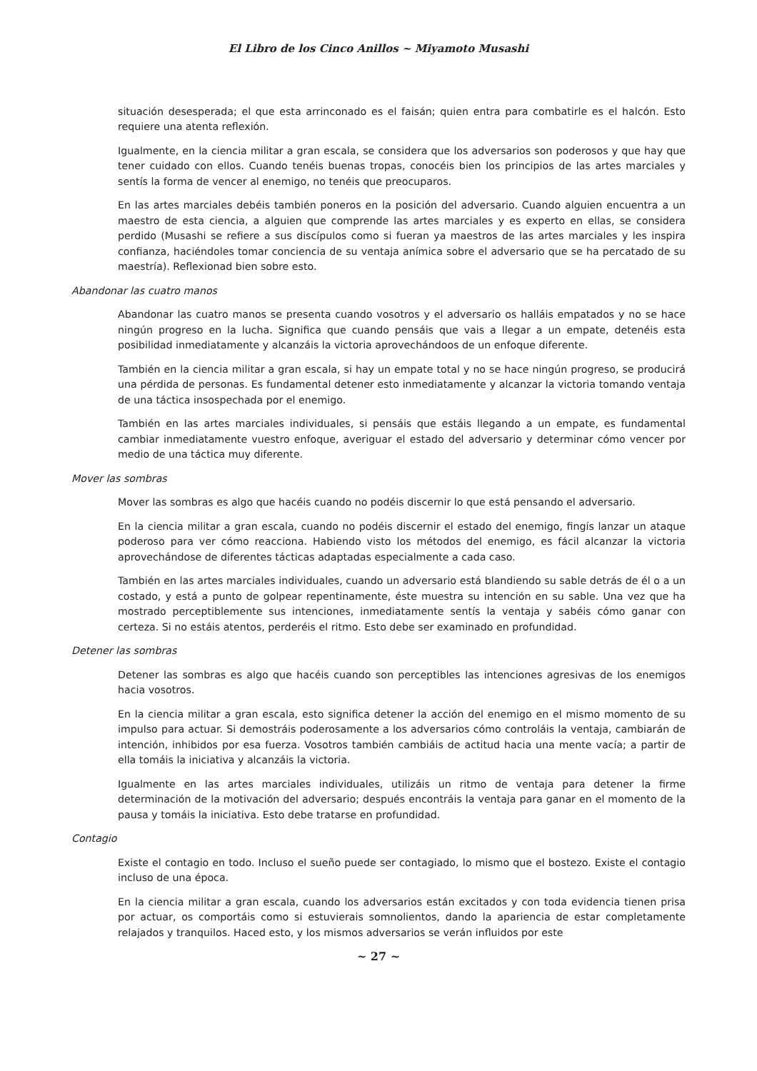El Libro de los Cinco Anillos ~ Miyamoto Musashi
situación desesperada; el que esta arrinconado es el faisán; quien entra para combatirle es el halcón. Esto requiere una atenta reflexión.
Igualmente, en la ciencia militar a gran escala, se considera que los adversarios son poderosos y que hay que tener cuidado con ellos. Cuando tenéis buenas tropas, conocéis bien los principios de las artes marciales y sentís la forma de vencer al enemigo, no tenéis que preocuparos.
En las artes marciales debéis también poneros en la posición del adversario. Cuando alguien encuentra a un maestro de esta ciencia, a alguien que comprende las artes marciales y es experto en ellas, se considera perdido (Musashi se refiere a sus discípulos como si fueran ya maestros de las artes marciales y les inspira confianza, haciéndoles tomar conciencia de su ventaja anímica sobre el adversario que se ha percatado de su maestría). Reflexionad bien sobre esto.
Abandonar las cuatro manos
Abandonar las cuatro manos se presenta cuando vosotros y el adversario os halláis empatados y no se hace ningún progreso en la lucha. Significa que cuando pensáis que vais a llegar a un empate, detenéis esta posibilidad inmediatamente y alcanzáis la victoria aprovechándoos de un enfoque diferente.
También en la ciencia militar a gran escala, si hay un empate total y no se hace ningún progreso, se producirá una pérdida de personas. Es fundamental detener esto inmediatamente y alcanzar la victoria tomando ventaja de una táctica insospechada por el enemigo.
También en las artes marciales individuales, si pensáis que estáis llegando a un empate, es fundamental cambiar inmediatamente vuestro enfoque, averiguar el estado del adversario y determinar cómo vencer por medio de una táctica muy diferente.
Mover las sombras
Mover las sombras es algo que hacéis cuando no podéis discernir lo que está pensando el adversario.
En la ciencia militar a gran escala, cuando no podéis discernir el estado del enemigo, fingís lanzar un ataque poderoso para ver cómo reacciona. Habiendo visto los métodos del enemigo, es fácil alcanzar la victoria aprovechándose de diferentes tácticas adaptadas especialmente a cada caso.
También en las artes marciales individuales, cuando un adversario está blandiendo su sable detrás de él o a un costado, y está a punto de golpear repentinamente, éste muestra su intención en su sable. Una vez que ha mostrado perceptiblemente sus intenciones, inmediatamente sentís la ventaja y sabéis cómo ganar con certeza. Si no estáis atentos, perderéis el ritmo. Esto debe ser examinado en profundidad.
Detener las sombras
Detener las sombras es algo que hacéis cuando son perceptibles las intenciones agresivas de los enemigos hacia vosotros.
En la ciencia militar a gran escala, esto significa detener la acción del enemigo en el mismo momento de su impulso para actuar. Si demostráis poderosamente a los adversarios cómo controláis la ventaja, cambiarán de intención, inhibidos por esa fuerza. Vosotros también cambiáis de actitud hacia una mente vacía; a partir de ella tomáis la iniciativa y alcanzáis la victoria.
Igualmente en las artes marciales individuales, utilizáis un ritmo de ventaja para detener la firme determinación de la motivación del adversario; después encontráis la ventaja para ganar en el momento de la pausa y tomáis la iniciativa. Esto debe tratarse en profundidad.
Contagio
Existe el contagio en todo. Incluso el sueño puede ser contagiado, lo mismo que el bostezo. Existe el contagio incluso de una época.
En la ciencia militar a gran escala, cuando los adversarios están excitados y con toda evidencia tienen prisa por actuar, os comportáis como si estuvierais somnolientos, dando la apariencia de estar completamente relajados y tranquilos. Haced esto, y los mismos adversarios se verán influidos por este
~ 27 ~